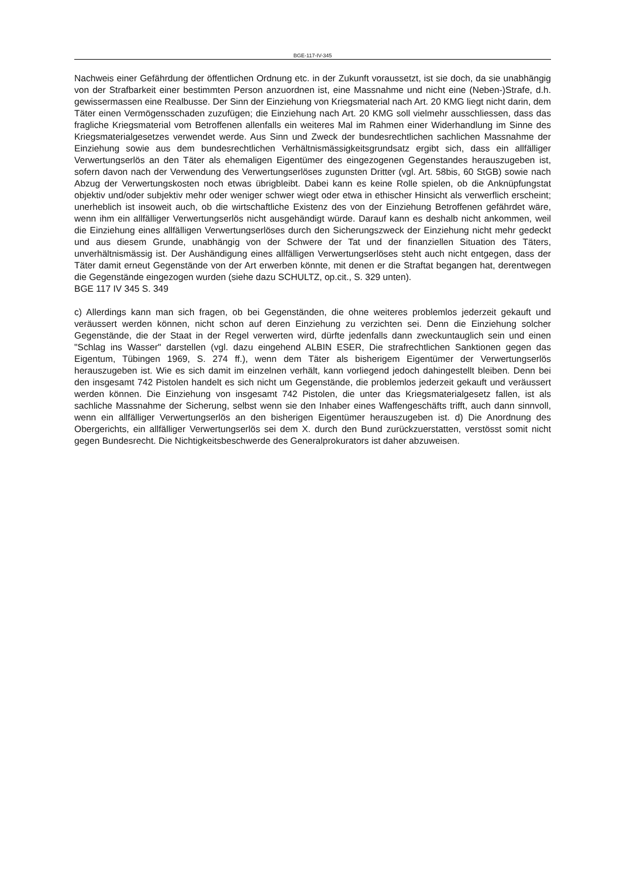BGE-117-IV-345
Nachweis einer Gefährdung der öffentlichen Ordnung etc. in der Zukunft voraussetzt, ist sie doch, da sie unabhängig von der Strafbarkeit einer bestimmten Person anzuordnen ist, eine Massnahme und nicht eine (Neben-)Strafe, d.h. gewissermassen eine Realbusse. Der Sinn der Einziehung von Kriegsmaterial nach Art. 20 KMG liegt nicht darin, dem Täter einen Vermögensschaden zuzufügen; die Einziehung nach Art. 20 KMG soll vielmehr ausschliessen, dass das fragliche Kriegsmaterial vom Betroffenen allenfalls ein weiteres Mal im Rahmen einer Widerhandlung im Sinne des Kriegsmaterialgesetzes verwendet werde. Aus Sinn und Zweck der bundesrechtlichen sachlichen Massnahme der Einziehung sowie aus dem bundesrechtlichen Verhältnismässigkeitsgrundsatz ergibt sich, dass ein allfälliger Verwertungserlös an den Täter als ehemaligen Eigentümer des eingezogenen Gegenstandes herauszugeben ist, sofern davon nach der Verwendung des Verwertungserlöses zugunsten Dritter (vgl. Art. 58bis, 60 StGB) sowie nach Abzug der Verwertungskosten noch etwas übrigbleibt. Dabei kann es keine Rolle spielen, ob die Anknüpfungstat objektiv und/oder subjektiv mehr oder weniger schwer wiegt oder etwa in ethischer Hinsicht als verwerflich erscheint; unerheblich ist insoweit auch, ob die wirtschaftliche Existenz des von der Einziehung Betroffenen gefährdet wäre, wenn ihm ein allfälliger Verwertungserlös nicht ausgehändigt würde. Darauf kann es deshalb nicht ankommen, weil die Einziehung eines allfälligen Verwertungserlöses durch den Sicherungszweck der Einziehung nicht mehr gedeckt und aus diesem Grunde, unabhängig von der Schwere der Tat und der finanziellen Situation des Täters, unverhältnismässig ist. Der Aushändigung eines allfälligen Verwertungserlöses steht auch nicht entgegen, dass der Täter damit erneut Gegenstände von der Art erwerben könnte, mit denen er die Straftat begangen hat, derentwegen die Gegenstände eingezogen wurden (siehe dazu SCHULTZ, op.cit., S. 329 unten).
BGE 117 IV 345 S. 349
c) Allerdings kann man sich fragen, ob bei Gegenständen, die ohne weiteres problemlos jederzeit gekauft und veräussert werden können, nicht schon auf deren Einziehung zu verzichten sei. Denn die Einziehung solcher Gegenstände, die der Staat in der Regel verwerten wird, dürfte jedenfalls dann zweckuntauglich sein und einen "Schlag ins Wasser" darstellen (vgl. dazu eingehend ALBIN ESER, Die strafrechtlichen Sanktionen gegen das Eigentum, Tübingen 1969, S. 274 ff.), wenn dem Täter als bisherigem Eigentümer der Verwertungserlös herauszugeben ist. Wie es sich damit im einzelnen verhält, kann vorliegend jedoch dahingestellt bleiben. Denn bei den insgesamt 742 Pistolen handelt es sich nicht um Gegenstände, die problemlos jederzeit gekauft und veräussert werden können. Die Einziehung von insgesamt 742 Pistolen, die unter das Kriegsmaterialgesetz fallen, ist als sachliche Massnahme der Sicherung, selbst wenn sie den Inhaber eines Waffengeschäfts trifft, auch dann sinnvoll, wenn ein allfälliger Verwertungserlös an den bisherigen Eigentümer herauszugeben ist. d) Die Anordnung des Obergerichts, ein allfälliger Verwertungserlös sei dem X. durch den Bund zurückzuerstatten, verstösst somit nicht gegen Bundesrecht. Die Nichtigkeitsbeschwerde des Generalprokurators ist daher abzuweisen.